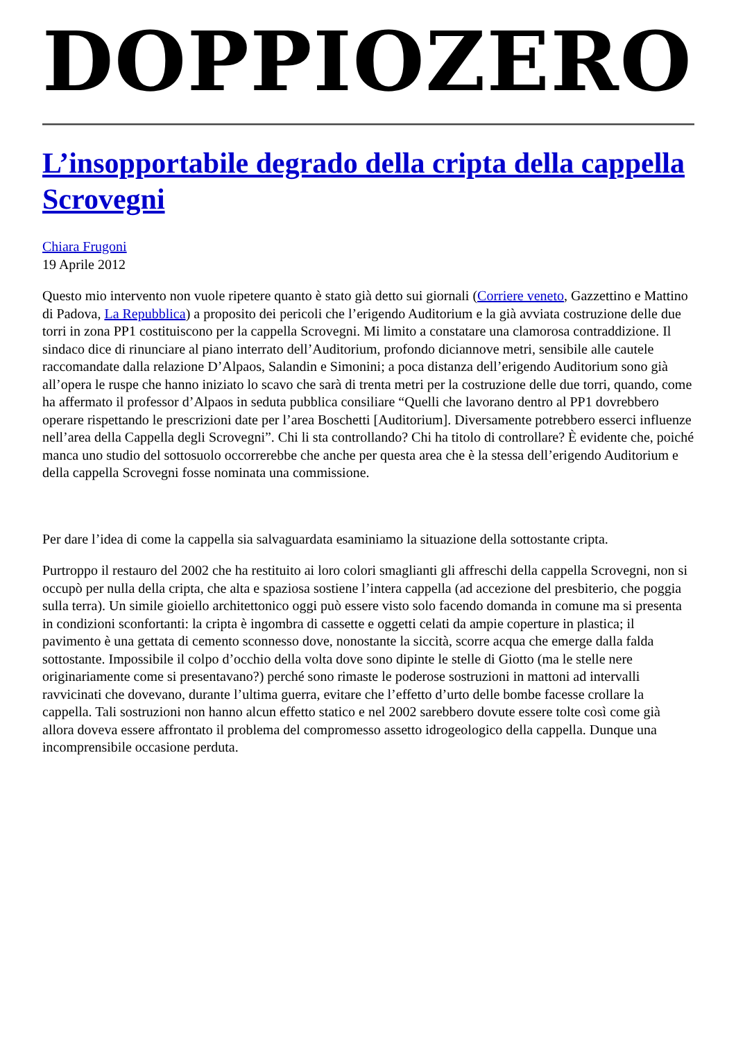DOPPIOZERO
L’insopportabile degrado della cripta della cappella Scrovegni
Chiara Frugoni
19 Aprile 2012
Questo mio intervento non vuole ripetere quanto è stato già detto sui giornali (Corriere veneto, Gazzettino e Mattino di Padova, La Repubblica) a proposito dei pericoli che l’erigendo Auditorium e la già avviata costruzione delle due torri in zona PP1 costituiscono per la cappella Scrovegni. Mi limito a constatare una clamorosa contraddizione. Il sindaco dice di rinunciare al piano interrato dell’Auditorium, profondo diciannove metri, sensibile alle cautele raccomandate dalla relazione D’Alpaos, Salandin e Simonini; a poca distanza dell’erigendo Auditorium sono già all’opera le ruspe che hanno iniziato lo scavo che sarà di trenta metri per la costruzione delle due torri, quando, come ha affermato il professor d’Alpaos in seduta pubblica consiliare “Quelli che lavorano dentro al PP1 dovrebbero operare rispettando le prescrizioni date per l’area Boschetti [Auditorium]. Diversamente potrebbero esserci influenze nell’area della Cappella degli Scrovegni”. Chi li sta controllando? Chi ha titolo di controllare? È evidente che, poiché manca uno studio del sottosuolo occorrerebbe che anche per questa area che è la stessa dell’erigendo Auditorium e della cappella Scrovegni fosse nominata una commissione.
Per dare l’idea di come la cappella sia salvaguardata esaminiamo la situazione della sottostante cripta.
Purtroppo il restauro del 2002 che ha restituito ai loro colori smaglianti gli affreschi della cappella Scrovegni, non si occupò per nulla della cripta, che alta e spaziosa sostiene l’intera cappella (ad accezione del presbiterio, che poggia sulla terra). Un simile gioiello architettonico oggi può essere visto solo facendo domanda in comune ma si presenta in condizioni sconfortanti: la cripta è ingombra di cassette e oggetti celati da ampie coperture in plastica; il pavimento è una gettata di cemento sconnesso dove, nonostante la siccità, scorre acqua che emerge dalla falda sottostante. Impossibile il colpo d’occhio della volta dove sono dipinte le stelle di Giotto (ma le stelle nere originariamente come si presentavano?) perché sono rimaste le poderose sostruzioni in mattoni ad intervalli ravvicinati che dovevano, durante l’ultima guerra, evitare che l’effetto d’urto delle bombe facesse crollare la cappella. Tali sostruzioni non hanno alcun effetto statico e nel 2002 sarebbero dovute essere tolte così come già allora doveva essere affrontato il problema del compromesso assetto idrogeologico della cappella. Dunque una incomprensibile occasione perduta.